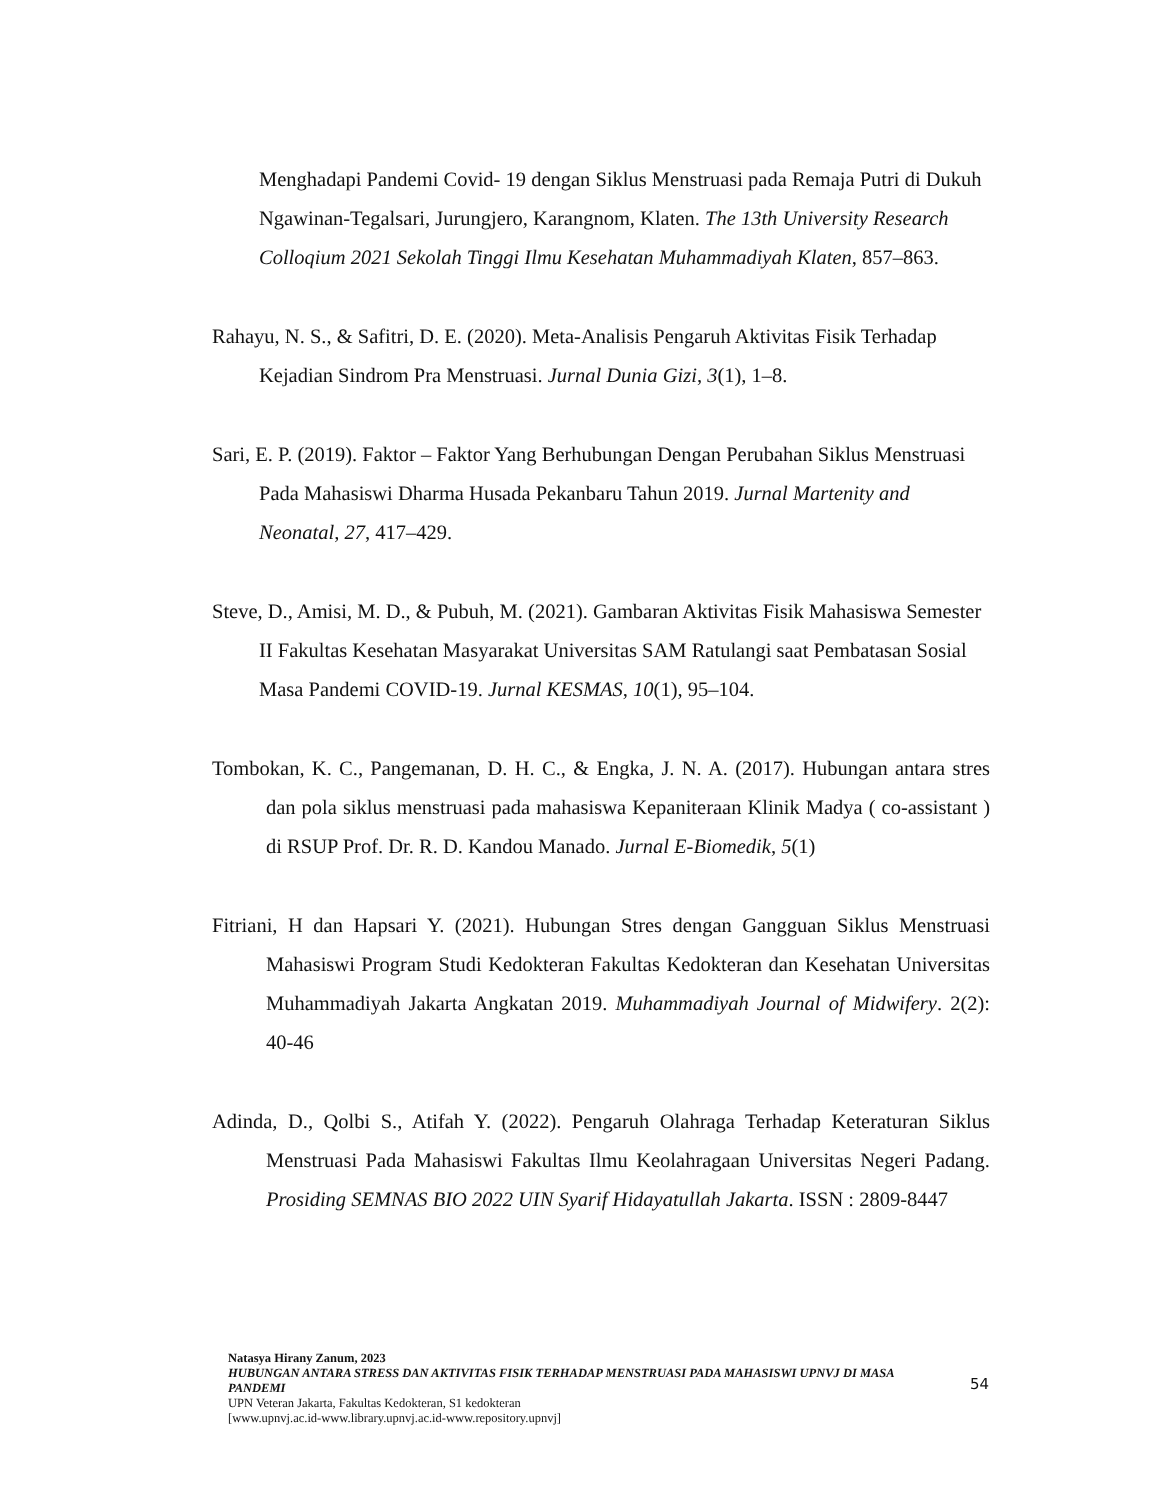Menghadapi Pandemi Covid- 19 dengan Siklus Menstruasi pada Remaja Putri di Dukuh Ngawinan-Tegalsari, Jurungjero, Karangnom, Klaten. The 13th University Research Colloqium 2021 Sekolah Tinggi Ilmu Kesehatan Muhammadiyah Klaten, 857–863.
Rahayu, N. S., & Safitri, D. E. (2020). Meta-Analisis Pengaruh Aktivitas Fisik Terhadap Kejadian Sindrom Pra Menstruasi. Jurnal Dunia Gizi, 3(1), 1–8.
Sari, E. P. (2019). Faktor – Faktor Yang Berhubungan Dengan Perubahan Siklus Menstruasi Pada Mahasiswi Dharma Husada Pekanbaru Tahun 2019. Jurnal Martenity and Neonatal, 27, 417–429.
Steve, D., Amisi, M. D., & Pubuh, M. (2021). Gambaran Aktivitas Fisik Mahasiswa Semester II Fakultas Kesehatan Masyarakat Universitas SAM Ratulangi saat Pembatasan Sosial Masa Pandemi COVID-19. Jurnal KESMAS, 10(1), 95–104.
Tombokan, K. C., Pangemanan, D. H. C., & Engka, J. N. A. (2017). Hubungan antara stres dan pola siklus menstruasi pada mahasiswa Kepaniteraan Klinik Madya ( co-assistant ) di RSUP Prof. Dr. R. D. Kandou Manado. Jurnal E-Biomedik, 5(1)
Fitriani, H dan Hapsari Y. (2021). Hubungan Stres dengan Gangguan Siklus Menstruasi Mahasiswi Program Studi Kedokteran Fakultas Kedokteran dan Kesehatan Universitas Muhammadiyah Jakarta Angkatan 2019. Muhammadiyah Journal of Midwifery. 2(2): 40-46
Adinda, D., Qolbi S., Atifah Y. (2022). Pengaruh Olahraga Terhadap Keteraturan Siklus Menstruasi Pada Mahasiswi Fakultas Ilmu Keolahragaan Universitas Negeri Padang. Prosiding SEMNAS BIO 2022 UIN Syarif Hidayatullah Jakarta. ISSN : 2809-8447
Natasya Hirany Zanum, 2023
HUBUNGAN ANTARA STRESS DAN AKTIVITAS FISIK TERHADAP MENSTRUASI PADA MAHASISWI UPNVJ DI MASA PANDEMI
UPN Veteran Jakarta, Fakultas Kedokteran, S1 kedokteran
[www.upnvj.ac.id-www.library.upnvj.ac.id-www.repository.upnvj]
54